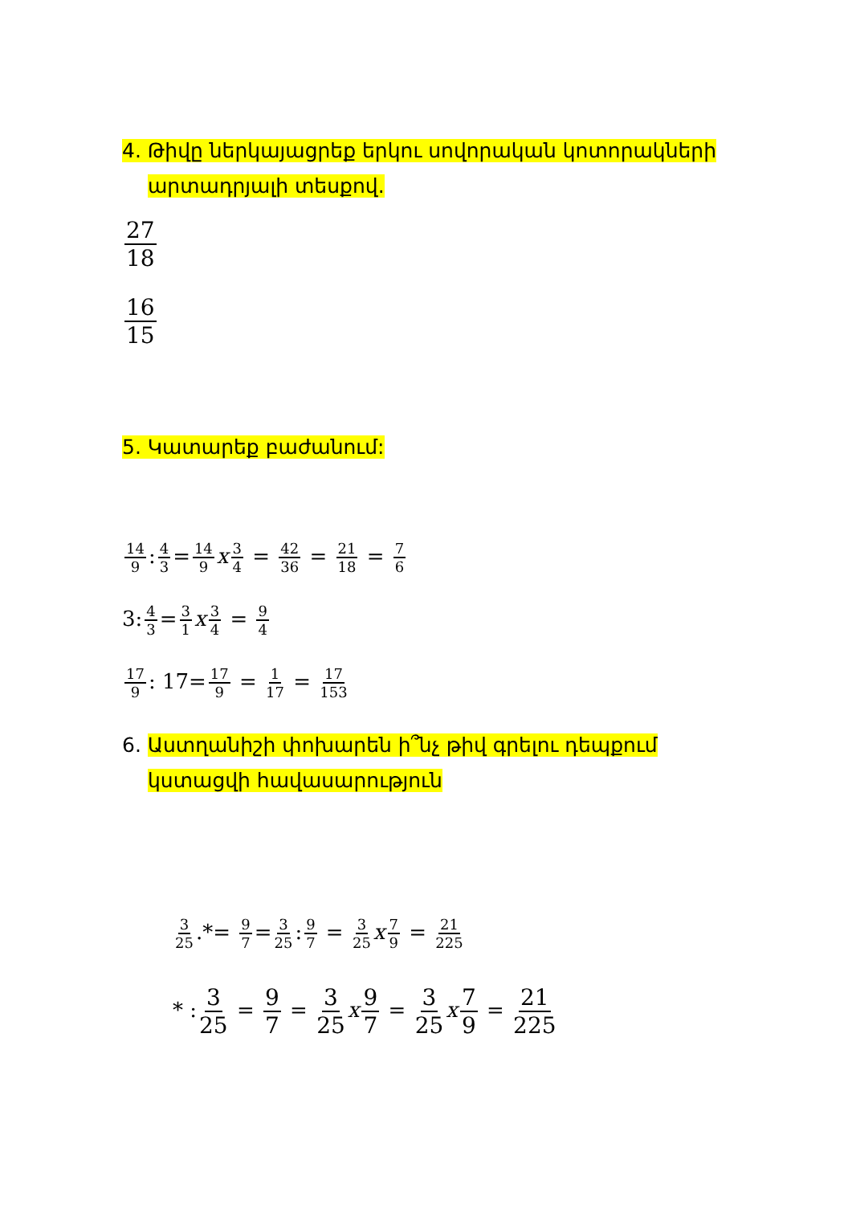4. Թիվը ներկայացրեք երկու սովորական կոտորակների
արտադրյալի տեսքով.
27 18
16 15
5. Կատարեք բաժանում:
14 9: 4 3 = 14 9 x 3 4 = 42 36 = 21 18 = 7 6
3: 4 3 = 3 1 x 3 4 = 9 4
17 9: 17= 17 9 = 1 17 = 17 153
6. Աստղանիշի փոխարեն ի՞նչ թիվ գրելու դեպքում
կստացվի հավասարություն
3 25.*= 9 7 = 3 25: 9 7 = 3 25 x 7 9 = 21 225
* : 3 25 = 9 7 = 3 25 x 9 7 = 3 25 x 7 9 = 21 225